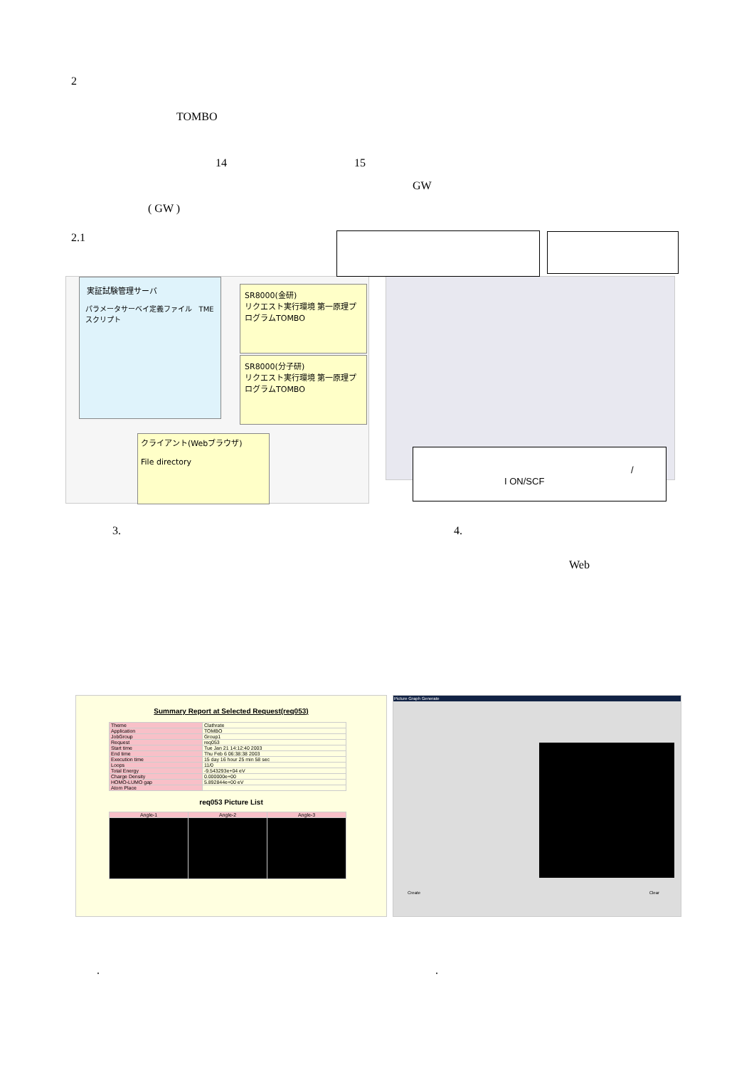2
TOMBO
14 15
GW
( GW )
2.1
実証試験管理サーバ
パラメータサーベイ定義ファイル TMEスクリプト
SR8000(金研)
リクエスト実行環境 第一原理プログラムTOMBO
SR8000(分子研)
リクエスト実行環境 第一原理プログラムTOMBO
クライアント(Webブラウザ)
File directory
I ON/SCF
/
3. 4.
Web
Summary Report at Selected Request(req053)
| Theme | Clathrate |
| Application | TOMBO |
| JobGroup | Group1 |
| Request | req053 |
| Start time | Tue Jan 21 14:12:40 2003 |
| End time | Thu Feb 6 06:38:38 2003 |
| Execution time | 15 day 16 hour 25 min 58 sec |
| Loops | 11/0 |
| Total Energy | -9.543293e+04 eV |
| Charge Density | 0.000000e+00 |
| HOMO-LUMO gap | 5.892844e+00 eV |
| Atom Place | |
req053 Picture List
| Angle-1 | Angle-2 | Angle-3 |
Picture Graph Generate
Create Clear
. .